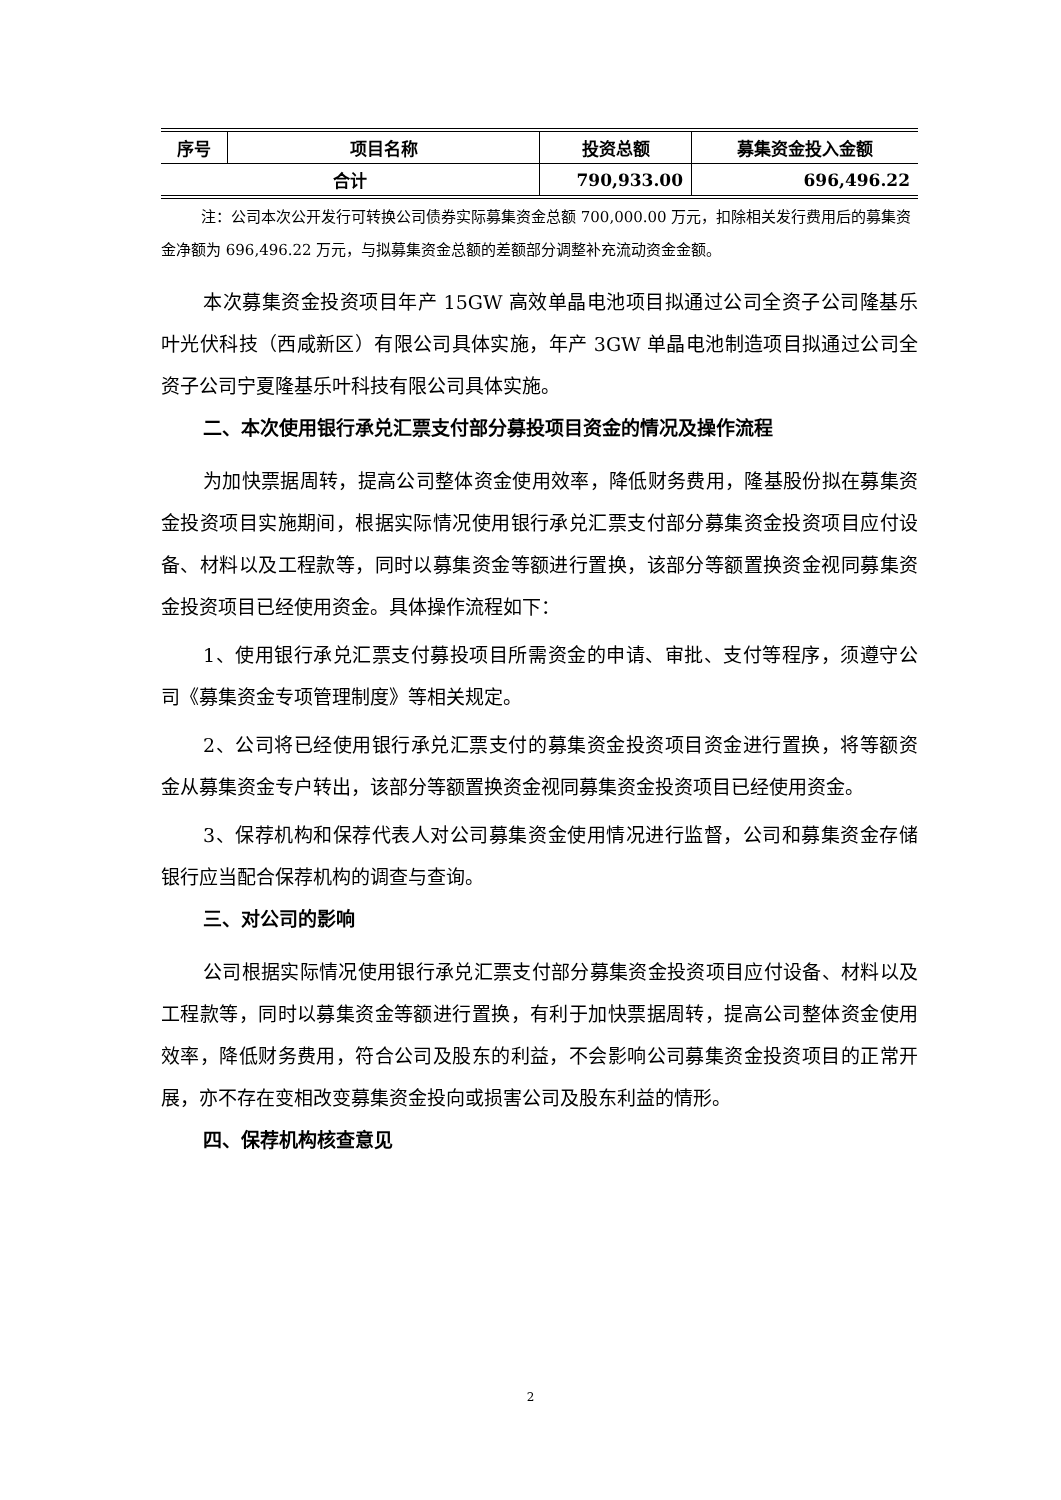| 序号 | 项目名称 | 投资总额 | 募集资金投入金额 |
| --- | --- | --- | --- |
| 合计 | | 790,933.00 | 696,496.22 |
注：公司本次公开发行可转换公司债券实际募集资金总额 700,000.00 万元，扣除相关发行费用后的募集资金净额为 696,496.22 万元，与拟募集资金总额的差额部分调整补充流动资金金额。
本次募集资金投资项目年产 15GW 高效单晶电池项目拟通过公司全资子公司隆基乐叶光伏科技（西咸新区）有限公司具体实施，年产 3GW 单晶电池制造项目拟通过公司全资子公司宁夏隆基乐叶科技有限公司具体实施。
二、本次使用银行承兑汇票支付部分募投项目资金的情况及操作流程
为加快票据周转，提高公司整体资金使用效率，降低财务费用，隆基股份拟在募集资金投资项目实施期间，根据实际情况使用银行承兑汇票支付部分募集资金投资项目应付设备、材料以及工程款等，同时以募集资金等额进行置换，该部分等额置换资金视同募集资金投资项目已经使用资金。具体操作流程如下：
1、使用银行承兑汇票支付募投项目所需资金的申请、审批、支付等程序，须遵守公司《募集资金专项管理制度》等相关规定。
2、公司将已经使用银行承兑汇票支付的募集资金投资项目资金进行置换，将等额资金从募集资金专户转出，该部分等额置换资金视同募集资金投资项目已经使用资金。
3、保荐机构和保荐代表人对公司募集资金使用情况进行监督，公司和募集资金存储银行应当配合保荐机构的调查与查询。
三、对公司的影响
公司根据实际情况使用银行承兑汇票支付部分募集资金投资项目应付设备、材料以及工程款等，同时以募集资金等额进行置换，有利于加快票据周转，提高公司整体资金使用效率，降低财务费用，符合公司及股东的利益，不会影响公司募集资金投资项目的正常开展，亦不存在变相改变募集资金投向或损害公司及股东利益的情形。
四、保荐机构核查意见
2